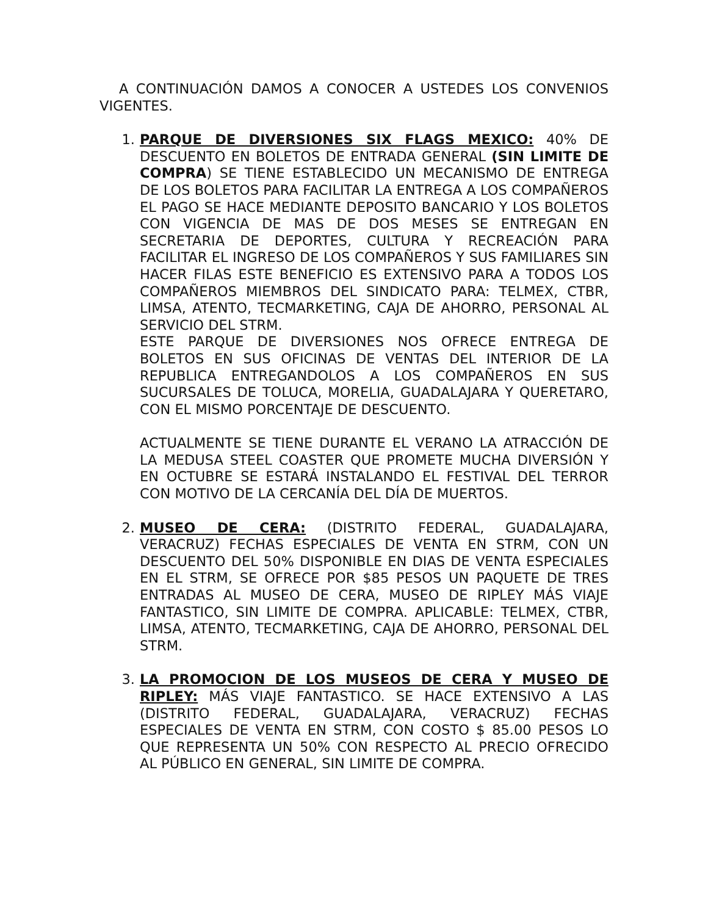A CONTINUACIÓN DAMOS A CONOCER A USTEDES LOS CONVENIOS VIGENTES.
1. PARQUE DE DIVERSIONES SIX FLAGS MEXICO: 40% DE DESCUENTO EN BOLETOS DE ENTRADA GENERAL (SIN LIMITE DE COMPRA) SE TIENE ESTABLECIDO UN MECANISMO DE ENTREGA DE LOS BOLETOS PARA FACILITAR LA ENTREGA A LOS COMPAÑEROS EL PAGO SE HACE MEDIANTE DEPOSITO BANCARIO Y LOS BOLETOS CON VIGENCIA DE MAS DE DOS MESES SE ENTREGAN EN SECRETARIA DE DEPORTES, CULTURA Y RECREACIÓN PARA FACILITAR EL INGRESO DE LOS COMPAÑEROS Y SUS FAMILIARES SIN HACER FILAS ESTE BENEFICIO ES EXTENSIVO PARA A TODOS LOS COMPAÑEROS MIEMBROS DEL SINDICATO PARA: TELMEX, CTBR, LIMSA, ATENTO, TECMARKETING, CAJA DE AHORRO, PERSONAL AL SERVICIO DEL STRM.
ESTE PARQUE DE DIVERSIONES NOS OFRECE ENTREGA DE BOLETOS EN SUS OFICINAS DE VENTAS DEL INTERIOR DE LA REPUBLICA ENTREGANDOLOS A LOS COMPAÑEROS EN SUS SUCURSALES DE TOLUCA, MORELIA, GUADALAJARA Y QUERETARO, CON EL MISMO PORCENTAJE DE DESCUENTO.
ACTUALMENTE SE TIENE DURANTE EL VERANO LA ATRACCIÓN DE LA MEDUSA STEEL COASTER QUE PROMETE MUCHA DIVERSIÓN Y EN OCTUBRE SE ESTARÁ INSTALANDO EL FESTIVAL DEL TERROR CON MOTIVO DE LA CERCANÍA DEL DÍA DE MUERTOS.
2. MUSEO DE CERA: (DISTRITO FEDERAL, GUADALAJARA, VERACRUZ) FECHAS ESPECIALES DE VENTA EN STRM, CON UN DESCUENTO DEL 50% DISPONIBLE EN DIAS DE VENTA ESPECIALES EN EL STRM, SE OFRECE POR $85 PESOS UN PAQUETE DE TRES ENTRADAS AL MUSEO DE CERA, MUSEO DE RIPLEY MÁS VIAJE FANTASTICO, SIN LIMITE DE COMPRA. APLICABLE: TELMEX, CTBR, LIMSA, ATENTO, TECMARKETING, CAJA DE AHORRO, PERSONAL DEL STRM.
3. LA PROMOCION DE LOS MUSEOS DE CERA Y MUSEO DE RIPLEY: MÁS VIAJE FANTASTICO. SE HACE EXTENSIVO A LAS (DISTRITO FEDERAL, GUADALAJARA, VERACRUZ) FECHAS ESPECIALES DE VENTA EN STRM, CON COSTO $ 85.00 PESOS LO QUE REPRESENTA UN 50% CON RESPECTO AL PRECIO OFRECIDO AL PÚBLICO EN GENERAL, SIN LIMITE DE COMPRA.